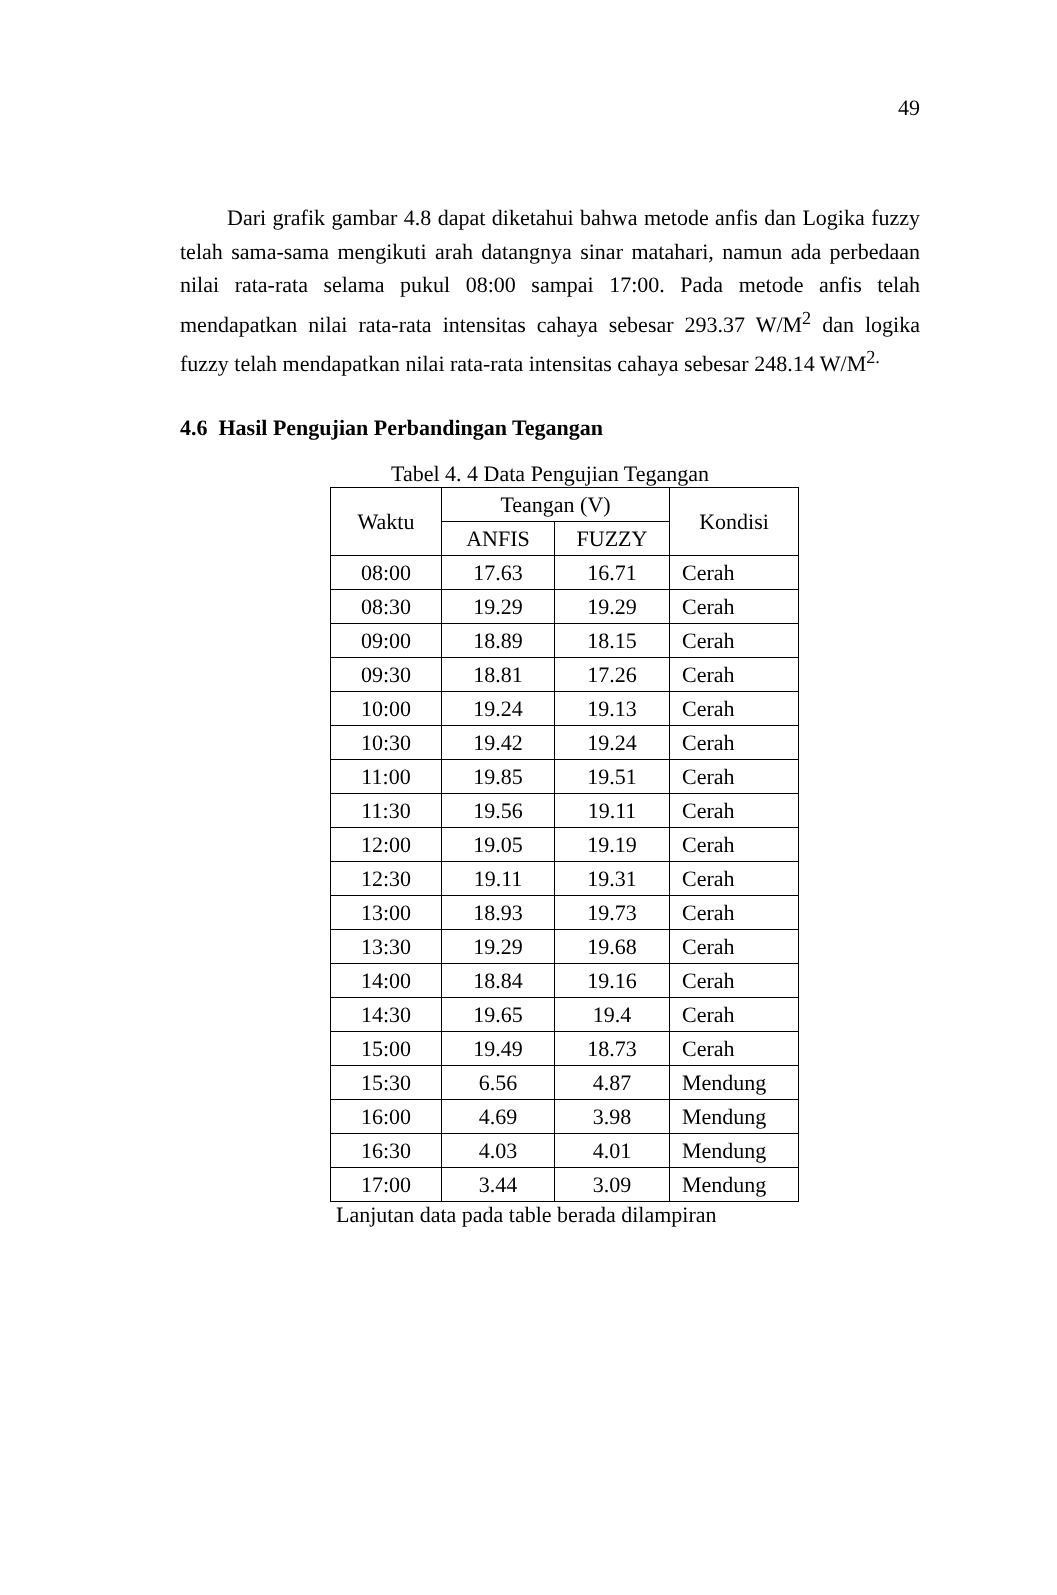49
Dari grafik gambar 4.8 dapat diketahui bahwa metode anfis dan Logika fuzzy telah sama-sama mengikuti arah datangnya sinar matahari, namun ada perbedaan nilai rata-rata selama pukul 08:00 sampai 17:00. Pada metode anfis telah mendapatkan nilai rata-rata intensitas cahaya sebesar 293.37 W/M<sup>2</sup> dan logika fuzzy telah mendapatkan nilai rata-rata intensitas cahaya sebesar 248.14 W/M<sup>2.</sup>
4.6 Hasil Pengujian Perbandingan Tegangan
Tabel 4. 4 Data Pengujian Tegangan
| Waktu | Teangan (V) | | Kondisi |
| --- | --- | --- | --- |
| | ANFIS | FUZZY | |
| 08:00 | 17.63 | 16.71 | Cerah |
| 08:30 | 19.29 | 19.29 | Cerah |
| 09:00 | 18.89 | 18.15 | Cerah |
| 09:30 | 18.81 | 17.26 | Cerah |
| 10:00 | 19.24 | 19.13 | Cerah |
| 10:30 | 19.42 | 19.24 | Cerah |
| 11:00 | 19.85 | 19.51 | Cerah |
| 11:30 | 19.56 | 19.11 | Cerah |
| 12:00 | 19.05 | 19.19 | Cerah |
| 12:30 | 19.11 | 19.31 | Cerah |
| 13:00 | 18.93 | 19.73 | Cerah |
| 13:30 | 19.29 | 19.68 | Cerah |
| 14:00 | 18.84 | 19.16 | Cerah |
| 14:30 | 19.65 | 19.4 | Cerah |
| 15:00 | 19.49 | 18.73 | Cerah |
| 15:30 | 6.56 | 4.87 | Mendung |
| 16:00 | 4.69 | 3.98 | Mendung |
| 16:30 | 4.03 | 4.01 | Mendung |
| 17:00 | 3.44 | 3.09 | Mendung |
Lanjutan data pada table berada dilampiran